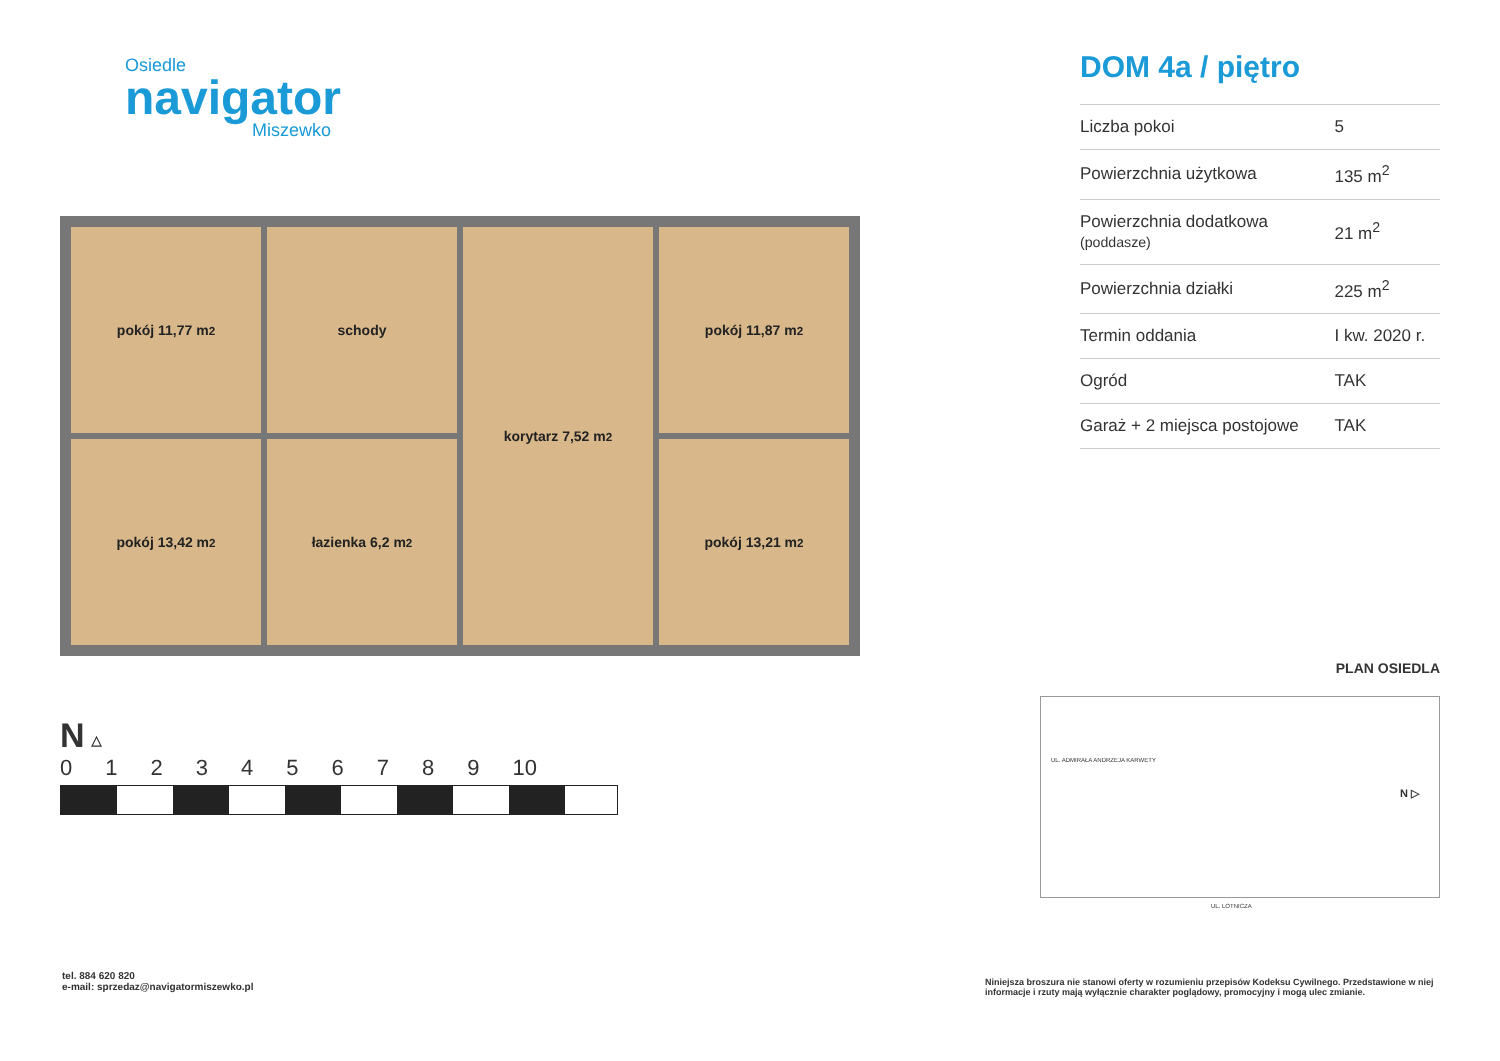Osiedle
navigator
Miszewko
pokój 11,77 m<sup>2</sup>
schody
korytarz 7,52 m<sup>2</sup>
pokój 11,87 m<sup>2</sup>
pokój 13,42 m<sup>2</sup>
łazienka 6,2 m<sup>2</sup>
pokój 13,21 m<sup>2</sup>
N ▵
0123456789 10
DOM 4a / piętro
| Liczba pokoi | 5 |
| Powierzchnia użytkowa | 135 m<sup>2</sup> |
| Powierzchnia dodatkowa (poddasze) | 21 m<sup>2</sup> |
| Powierzchnia działki | 225 m<sup>2</sup> |
| Termin oddania | I kw. 2020 r. |
| Ogród | TAK |
| Garaż + 2 miejsca postojowe | TAK |
PLAN OSIEDLA
UL. ADMIRAŁA ANDRZEJA KARWETY
N ▷
UL. LOTNICZA
tel. 884 620 820
e-mail: sprzedaz@navigatormiszewko.pl
Niniejsza broszura nie stanowi oferty w rozumieniu przepisów Kodeksu Cywilnego. Przedstawione w niej informacje i rzuty mają wyłącznie charakter poglądowy, promocyjny i mogą ulec zmianie.